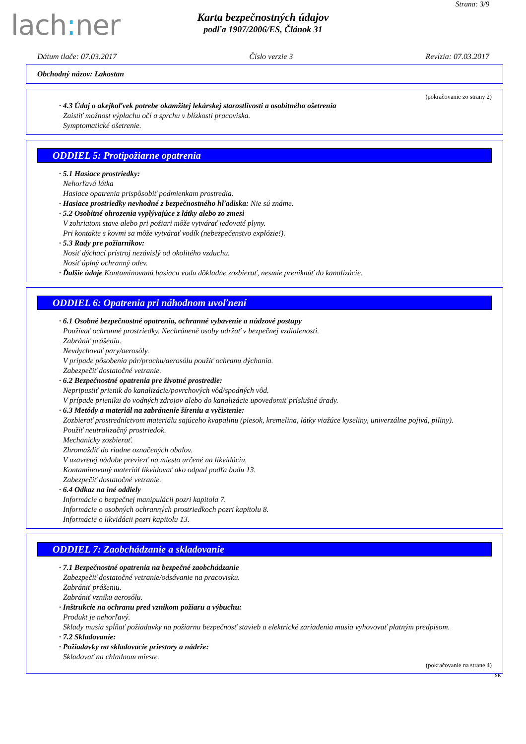lach: ner
Strana: 3/9
Karta bezpečnostných údajov
podľa 1907/2006/ES, Článok 31
Dátum tlače: 07.03.2017 Číslo verzie 3 Revízia: 07.03.2017
Obchodný názov: Lakostan
(pokračovanie zo strany 2)
· 4.3 Údaj o akejkoľvek potrebe okamžitej lekárskej starostlivosti a osobitného ošetrenia
Zaistiť možnost výplachu očí a sprchu v blízkosti pracoviska.
Symptomatické ošetrenie.
ODDIEL 5: Protipožiarne opatrenia
· 5.1 Hasiace prostriedky:
Nehorľavá látka
Hasiace opatrenia prispôsobiť podmienkam prostredia.
· Hasiace prostriedky nevhodné z bezpečnostného hľadiska: Nie sú známe.
· 5.2 Osobitné ohrozenia vyplývajúce z látky alebo zo zmesi
V zohriatom stave alebo pri požiari môže vytvárať jedovaté plyny.
Pri kontakte s kovmi sa môže vytvárať vodík (nebezpečenstvo explózie!).
· 5.3 Rady pre požiarnikov:
Nosiť dýchací prístroj nezávislý od okolitého vzduchu.
Nosiť úplný ochranný odev.
· Ďalšie údaje Kontaminovanú hasiacu vodu dôkladne zozbierať, nesmie preniknúť do kanalizácie.
ODDIEL 6: Opatrenia pri náhodnom uvoľnení
· 6.1 Osobné bezpečnostné opatrenia, ochranné vybavenie a núdzové postupy
Používať ochranné prostriedky. Nechránené osoby udržať v bezpečnej vzdialenosti.
Zabrániť prášeniu.
Nevdychovať pary/aerosóly.
V prípade pôsobenia pár/prachu/aerosólu použiť ochranu dýchania.
Zabezpečiť dostatočné vetranie.
· 6.2 Bezpečnostné opatrenia pre životné prostredie:
Nepripustiť prienik do kanalizácie/povrchových vôd/spodných vôd.
V prípade prieniku do vodných zdrojov alebo do kanalizácie upovedomiť príslušné úrady.
· 6.3 Metódy a materiál na zabránenie šíreniu a vyčistenie:
Zozbierať prostredníctvom materiálu sajúceho kvapalinu (piesok, kremelina, látky viažúce kyseliny, univerzálne pojivá, piliny).
Použiť neutralizačný prostriedok.
Mechanicky zozbierať.
Zhromaždiť do riadne označených obalov.
V uzavretej nádobe previezť na miesto určené na likvidáciu.
Kontaminovaný materiál likvidovať ako odpad podľa bodu 13.
Zabezpečiť dostatočné vetranie.
· 6.4 Odkaz na iné oddiely
Informácie o bezpečnej manipulácii pozri kapitola 7.
Informácie o osobných ochranných prostriedkoch pozri kapitolu 8.
Informácie o likvidácii pozri kapitolu 13.
ODDIEL 7: Zaobchádzanie a skladovanie
· 7.1 Bezpečnostné opatrenia na bezpečné zaobchádzanie
Zabezpečiť dostatočné vetranie/odsávanie na pracovisku.
Zabrániť prášeniu.
Zabrániť vzniku aerosólu.
· Inštrukcie na ochranu pred vznikom požiaru a výbuchu:
Produkt je nehorľavý.
Sklady musia spĺňať požiadavky na požiarnu bezpečnosť stavieb a elektrické zariadenia musia vyhovovať platným predpisom.
· 7.2 Skladovanie:
· Požiadavky na skladovacie priestory a nádrže:
Skladovať na chladnom mieste.
(pokračovanie na strane 4)
SK